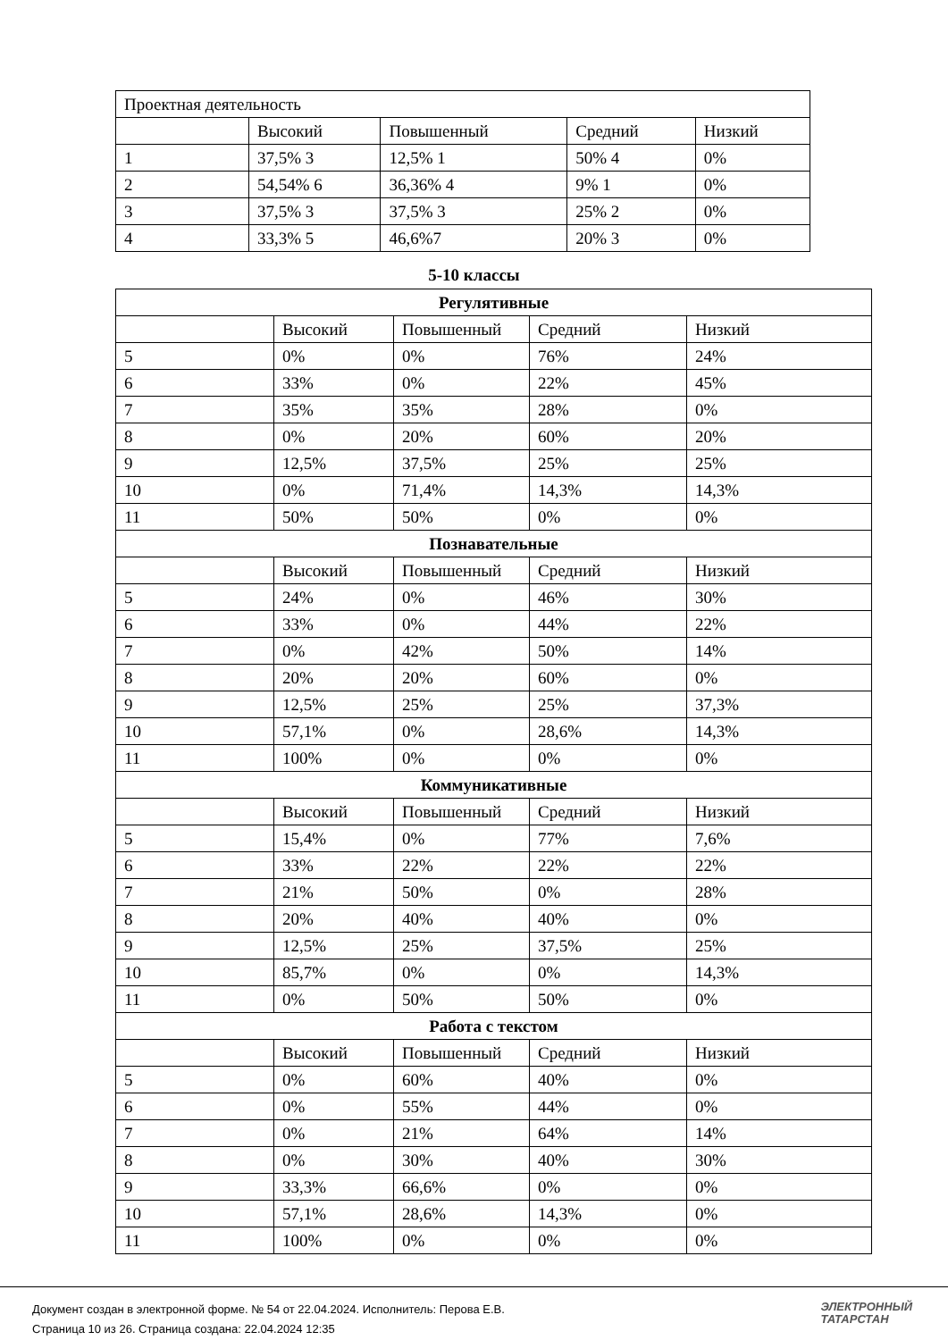| Проектная деятельность | | | | |
| | Высокий | Повышенный | Средний | Низкий |
| 1 | 37,5% 3 | 12,5% 1 | 50% 4 | 0% |
| 2 | 54,54% 6 | 36,36% 4 | 9% 1 | 0% |
| 3 | 37,5% 3 | 37,5% 3 | 25% 2 | 0% |
| 4 | 33,3% 5 | 46,6%7 | 20% 3 | 0% |
5-10 классы
| Регулятивные | | | | |
| | Высокий | Повышенный | Средний | Низкий |
| 5 | 0% | 0% | 76% | 24% |
| 6 | 33% | 0% | 22% | 45% |
| 7 | 35% | 35% | 28% | 0% |
| 8 | 0% | 20% | 60% | 20% |
| 9 | 12,5% | 37,5% | 25% | 25% |
| 10 | 0% | 71,4% | 14,3% | 14,3% |
| 11 | 50% | 50% | 0% | 0% |
| Познавательные | | | | |
| | Высокий | Повышенный | Средний | Низкий |
| 5 | 24% | 0% | 46% | 30% |
| 6 | 33% | 0% | 44% | 22% |
| 7 | 0% | 42% | 50% | 14% |
| 8 | 20% | 20% | 60% | 0% |
| 9 | 12,5% | 25% | 25% | 37,3% |
| 10 | 57,1% | 0% | 28,6% | 14,3% |
| 11 | 100% | 0% | 0% | 0% |
| Коммуникативные | | | | |
| | Высокий | Повышенный | Средний | Низкий |
| 5 | 15,4% | 0% | 77% | 7,6% |
| 6 | 33% | 22% | 22% | 22% |
| 7 | 21% | 50% | 0% | 28% |
| 8 | 20% | 40% | 40% | 0% |
| 9 | 12,5% | 25% | 37,5% | 25% |
| 10 | 85,7% | 0% | 0% | 14,3% |
| 11 | 0% | 50% | 50% | 0% |
| Работа с текстом | | | | |
| | Высокий | Повышенный | Средний | Низкий |
| 5 | 0% | 60% | 40% | 0% |
| 6 | 0% | 55% | 44% | 0% |
| 7 | 0% | 21% | 64% | 14% |
| 8 | 0% | 30% | 40% | 30% |
| 9 | 33,3% | 66,6% | 0% | 0% |
| 10 | 57,1% | 28,6% | 14,3% | 0% |
| 11 | 100% | 0% | 0% | 0% |
Документ создан в электронной форме. № 54 от 22.04.2024. Исполнитель: Перова Е.В.
Страница 10 из 26. Страница создана: 22.04.2024 12:35
ЭЛЕКТРОННЫЙ
ТАТАРСТАН